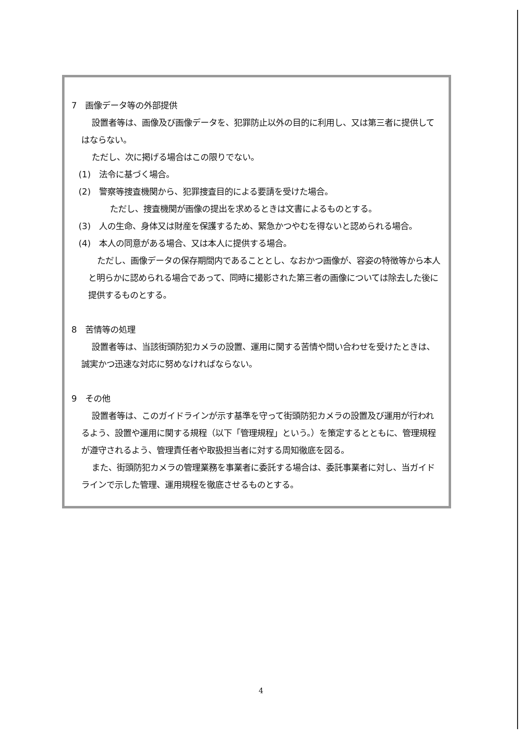7　画像データ等の外部提供
設置者等は、画像及び画像データを、犯罪防止以外の目的に利用し、又は第三者に提供してはならない。
ただし、次に掲げる場合はこの限りでない。
(1)　法令に基づく場合。
(2)　警察等捜査機関から、犯罪捜査目的による要請を受けた場合。
ただし、捜査機関が画像の提出を求めるときは文書によるものとする。
(3)　人の生命、身体又は財産を保護するため、緊急かつやむを得ないと認められる場合。
(4)　本人の同意がある場合、又は本人に提供する場合。
ただし、画像データの保存期間内であることとし、なおかつ画像が、容姿の特徴等から本人と明らかに認められる場合であって、同時に撮影された第三者の画像については除去した後に提供するものとする。
8　苦情等の処理
設置者等は、当該街頭防犯カメラの設置、運用に関する苦情や問い合わせを受けたときは、誠実かつ迅速な対応に努めなければならない。
9　その他
設置者等は、このガイドラインが示す基準を守って街頭防犯カメラの設置及び運用が行われるよう、設置や運用に関する規程（以下「管理規程」という。）を策定するとともに、管理規程が遵守されるよう、管理責任者や取扱担当者に対する周知徹底を図る。
また、街頭防犯カメラの管理業務を事業者に委託する場合は、委託事業者に対し、当ガイドラインで示した管理、運用規程を徹底させるものとする。
4